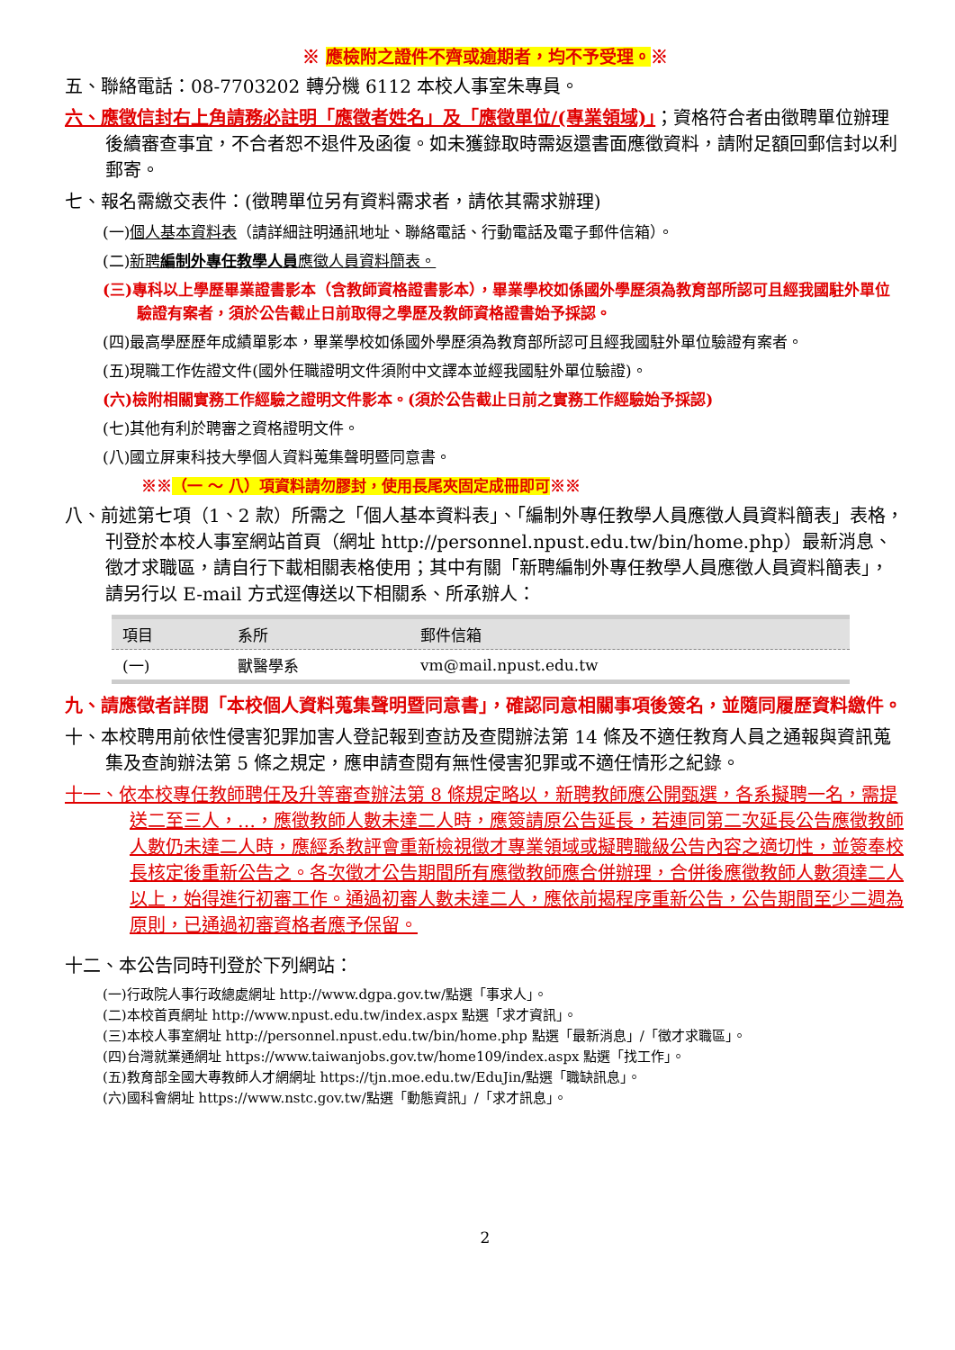※ 應檢附之證件不齊或逾期者，均不予受理。※
五、聯絡電話：08-7703202 轉分機 6112 本校人事室朱專員。
六、應徵信封右上角請務必註明「應徵者姓名」及「應徵單位/(專業領域)」；資格符合者由徵聘單位辦理後續審查事宜，不合者恕不退件及函復。如未獲錄取時需返還書面應徵資料，請附足額回郵信封以利郵寄。
七、報名需繳交表件：(徵聘單位另有資料需求者，請依其需求辦理)
(一)個人基本資料表（請詳細註明通訊地址、聯絡電話、行動電話及電子郵件信箱）。
(二)新聘編制外專任教學人員應徵人員資料簡表。
(三)專科以上學歷畢業證書影本（含教師資格證書影本），畢業學校如係國外學歷須為教育部所認可且經我國駐外單位驗證有案者，須於公告截止日前取得之學歷及教師資格證書始予採認。
(四)最高學歷歷年成績單影本，畢業學校如係國外學歷須為教育部所認可且經我國駐外單位驗證有案者。
(五)現職工作佐證文件(國外任職證明文件須附中文譯本並經我國駐外單位驗證)。
(六)檢附相關實務工作經驗之證明文件影本。(須於公告截止日前之實務工作經驗始予採認)
(七)其他有利於聘審之資格證明文件。
(八)國立屏東科技大學個人資料蒐集聲明暨同意書。
※※（一 ～ 八）項資料請勿膠封，使用長尾夾固定成冊即可※※
八、前述第七項（1、2 款）所需之「個人基本資料表」、「編制外專任教學人員應徵人員資料簡表」表格，刊登於本校人事室網站首頁（網址 http://personnel.npust.edu.tw/bin/home.php）最新消息、徵才求職區，請自行下載相關表格使用；其中有關「新聘編制外專任教學人員應徵人員資料簡表」，請另行以 E-mail 方式逕傳送以下相關系、所承辦人：
| 項目 | 系所 | 郵件信箱 |
| --- | --- | --- |
| (一) | 獸醫學系 | vm@mail.npust.edu.tw |
九、請應徵者詳閱「本校個人資料蒐集聲明暨同意書」，確認同意相關事項後簽名，並隨同履歷資料繳件。
十、本校聘用前依性侵害犯罪加害人登記報到查訪及查閱辦法第 14 條及不適任教育人員之通報與資訊蒐集及查詢辦法第 5 條之規定，應申請查閱有無性侵害犯罪或不適任情形之紀錄。
十一、依本校專任教師聘任及升等審查辦法第 8 條規定略以，新聘教師應公開甄選，各系擬聘一名，需提送二至三人，…，應徵教師人數未達二人時，應簽請原公告延長，若連同第二次延長公告應徵教師人數仍未達二人時，應經系教評會重新檢視徵才專業領域或擬聘職級公告內容之適切性，並簽奉校長核定後重新公告之。各次徵才公告期間所有應徵教師應合併辦理，合併後應徵教師人數須達二人以上，始得進行初審工作。通過初審人數未達二人，應依前揭程序重新公告，公告期間至少二週為原則，已通過初審資格者應予保留。
十二、本公告同時刊登於下列網站：
(一)行政院人事行政總處網址 http://www.dgpa.gov.tw/點選「事求人」。
(二)本校首頁網址 http://www.npust.edu.tw/index.aspx 點選「求才資訊」。
(三)本校人事室網址 http://personnel.npust.edu.tw/bin/home.php 點選「最新消息」/「徵才求職區」。
(四)台灣就業通網址 https://www.taiwanjobs.gov.tw/home109/index.aspx 點選「找工作」。
(五)教育部全國大專教師人才網網址 https://tjn.moe.edu.tw/EduJin/點選「職缺訊息」。
(六)國科會網址 https://www.nstc.gov.tw/點選「動態資訊」/「求才訊息」。
2